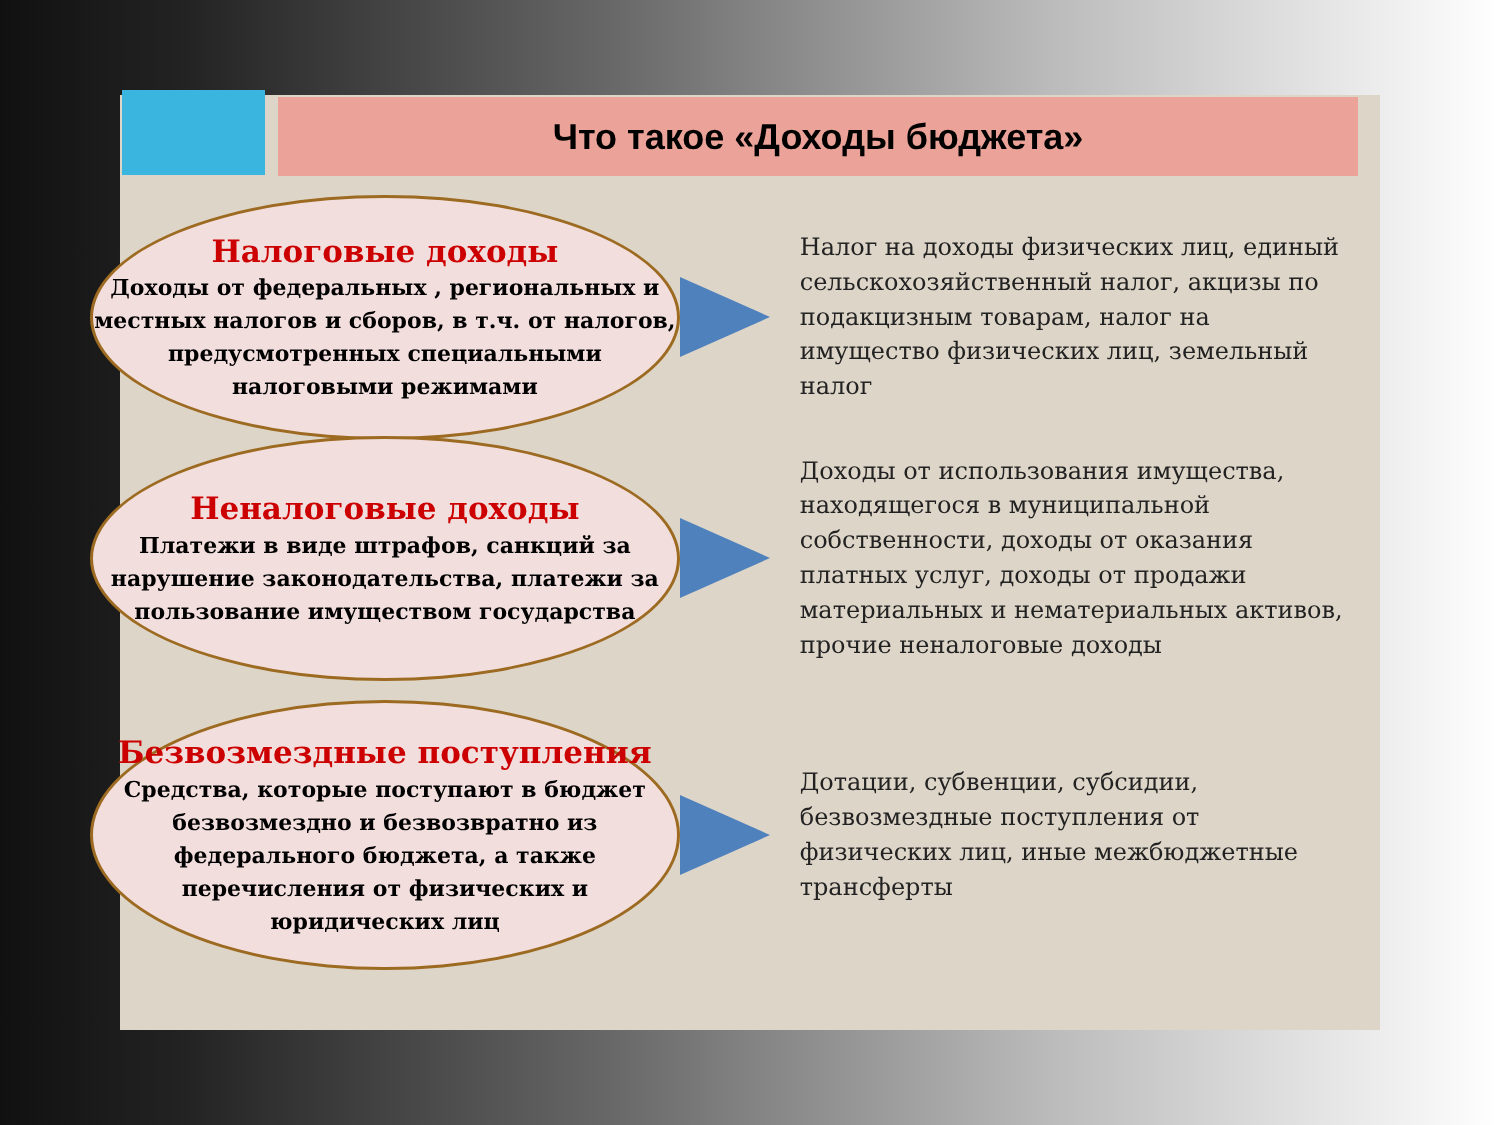Что такое «Доходы бюджета»
Налоговые доходы
Доходы от федеральных , региональных и местных налогов и сборов, в т.ч. от налогов, предусмотренных специальными налоговыми режимами
Налог на доходы физических лиц, единый сельскохозяйственный налог, акцизы по подакцизным товарам, налог на имущество физических лиц, земельный налог
Неналоговые доходы
Платежи в виде штрафов, санкций за нарушение законодательства, платежи за пользование имуществом государства
Доходы от использования имущества, находящегося в муниципальной собственности, доходы от оказания платных услуг, доходы от продажи материальных и нематериальных активов, прочие неналоговые доходы
Безвозмездные поступления
Средства, которые поступают в бюджет безвозмездно и безвозвратно из федерального бюджета, а также перечисления от физических и юридических лиц
Дотации, субвенции, субсидии, безвозмездные поступления от физических лиц, иные межбюджетные трансферты